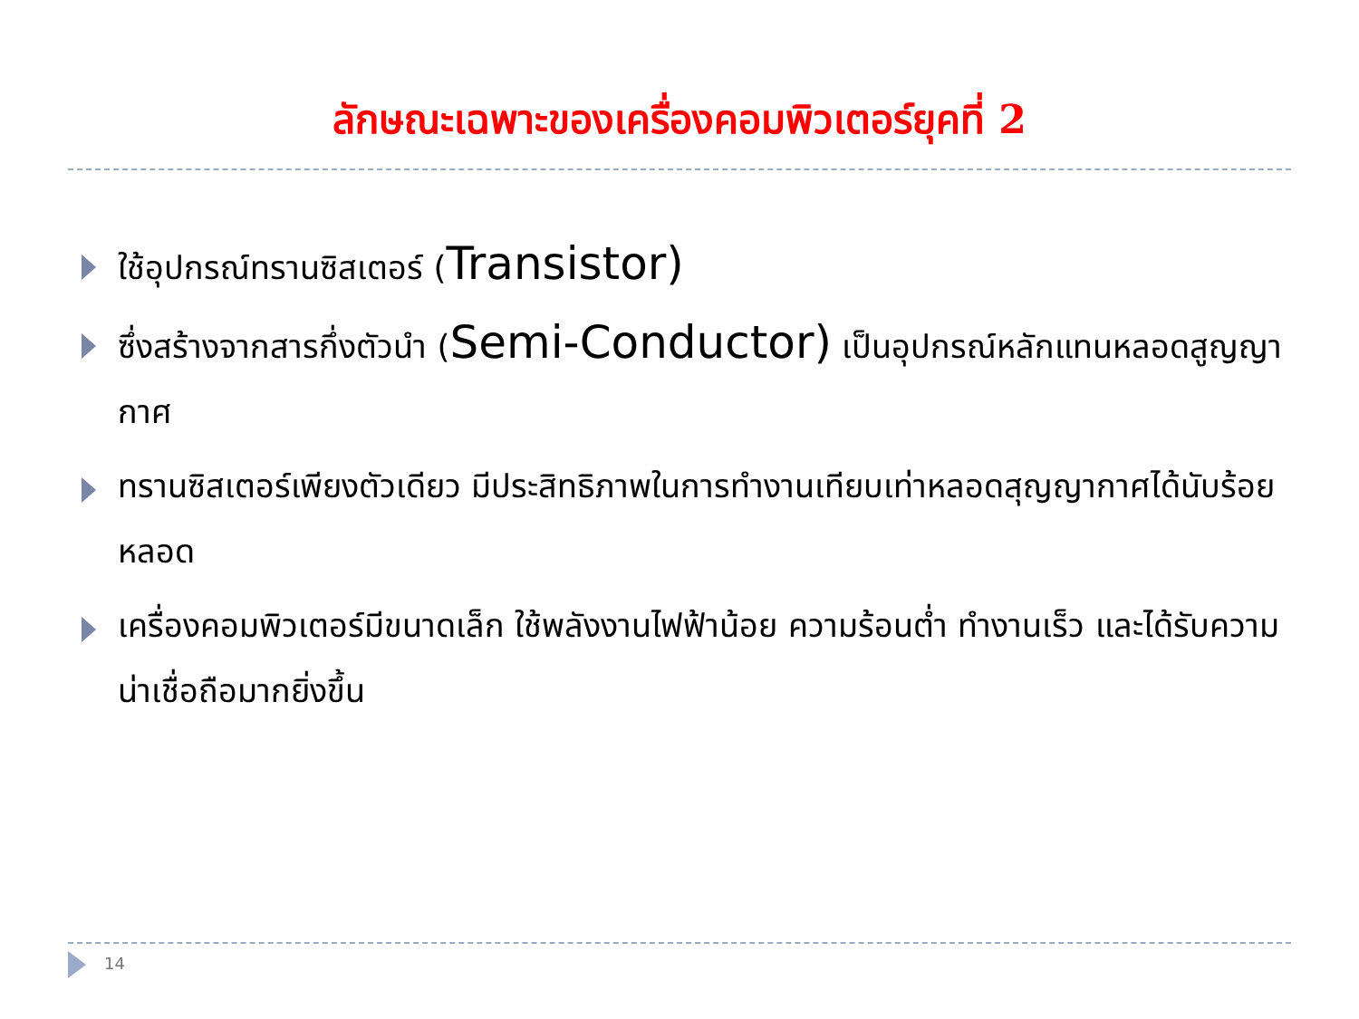ลักษณะเฉพาะของเครื่องคอมพิวเตอร์ยุคที่ 2
ใช้อุปกรณ์ทรานซิสเตอร์ (Transistor)
ซึ่งสร้างจากสารกึ่งตัวนำ (Semi-Conductor) เป็นอุปกรณ์หลักแทนหลอดสูญญากาศ
ทรานซิสเตอร์เพียงตัวเดียว มีประสิทธิภาพในการทำงานเทียบเท่าหลอดสุญญากาศได้นับร้อยหลอด
เครื่องคอมพิวเตอร์มีขนาดเล็ก ใช้พลังงานไฟฟ้าน้อย ความร้อนต่ำ ทำงานเร็ว และได้รับความน่าเชื่อถือมากยิ่งขึ้น
14